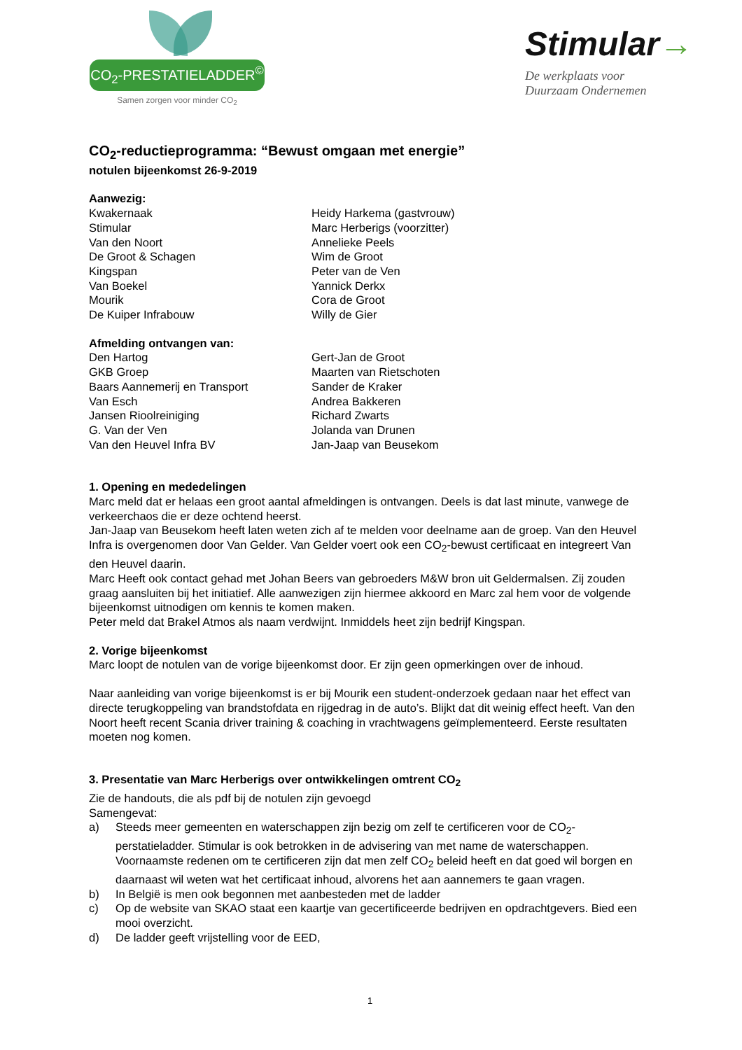CO<sub>2</sub>-PRESTATIELADDER<sup>©</sup>
Samen zorgen voor minder CO<sub>2</sub>
Stimular→
De werkplaats voor
Duurzaam Ondernemen
CO<sub>2</sub>-reductieprogramma: “Bewust omgaan met energie”
notulen bijeenkomst 26-9-2019
Aanwezig:
| Kwakernaak | Heidy Harkema (gastvrouw) |
| Stimular | Marc Herberigs (voorzitter) |
| Van den Noort | Annelieke Peels |
| De Groot & Schagen | Wim de Groot |
| Kingspan | Peter van de Ven |
| Van Boekel | Yannick Derkx |
| Mourik | Cora de Groot |
| De Kuiper Infrabouw | Willy de Gier |
Afmelding ontvangen van:
| Den Hartog | Gert-Jan de Groot |
| GKB Groep | Maarten van Rietschoten |
| Baars Aannemerij en Transport | Sander de Kraker |
| Van Esch | Andrea Bakkeren |
| Jansen Rioolreiniging | Richard Zwarts |
| G. Van der Ven | Jolanda van Drunen |
| Van den Heuvel Infra BV | Jan-Jaap van Beusekom |
1. Opening en mededelingen
Marc meld dat er helaas een groot aantal afmeldingen is ontvangen. Deels is dat last minute, vanwege de verkeerchaos die er deze ochtend heerst.
Jan-Jaap van Beusekom heeft laten weten zich af te melden voor deelname aan de groep. Van den Heuvel Infra is overgenomen door Van Gelder. Van Gelder voert ook een CO<sub>2</sub>-bewust certificaat en integreert Van den Heuvel daarin.
Marc Heeft ook contact gehad met Johan Beers van gebroeders M&W bron uit Geldermalsen. Zij zouden graag aansluiten bij het initiatief. Alle aanwezigen zijn hiermee akkoord en Marc zal hem voor de volgende bijeenkomst uitnodigen om kennis te komen maken.
Peter meld dat Brakel Atmos als naam verdwijnt. Inmiddels heet zijn bedrijf Kingspan.
2. Vorige bijeenkomst
Marc loopt de notulen van de vorige bijeenkomst door. Er zijn geen opmerkingen over de inhoud.
Naar aanleiding van vorige bijeenkomst is er bij Mourik een student-onderzoek gedaan naar het effect van directe terugkoppeling van brandstofdata en rijgedrag in de auto’s. Blijkt dat dit weinig effect heeft. Van den Noort heeft recent Scania driver training & coaching in vrachtwagens geïmplementeerd. Eerste resultaten moeten nog komen.
3. Presentatie van Marc Herberigs over ontwikkelingen omtrent CO<sub>2</sub>
Zie de handouts, die als pdf bij de notulen zijn gevoegd
Samengevat:
a) Steeds meer gemeenten en waterschappen zijn bezig om zelf te certificeren voor de CO<sub>2</sub>-perstatieladder. Stimular is ook betrokken in de advisering van met name de waterschappen. Voornaamste redenen om te certificeren zijn dat men zelf CO<sub>2</sub> beleid heeft en dat goed wil borgen en daarnaast wil weten wat het certificaat inhoud, alvorens het aan aannemers te gaan vragen.
b) In België is men ook begonnen met aanbesteden met de ladder
c) Op de website van SKAO staat een kaartje van gecertificeerde bedrijven en opdrachtgevers. Bied een mooi overzicht.
d) De ladder geeft vrijstelling voor de EED,
1